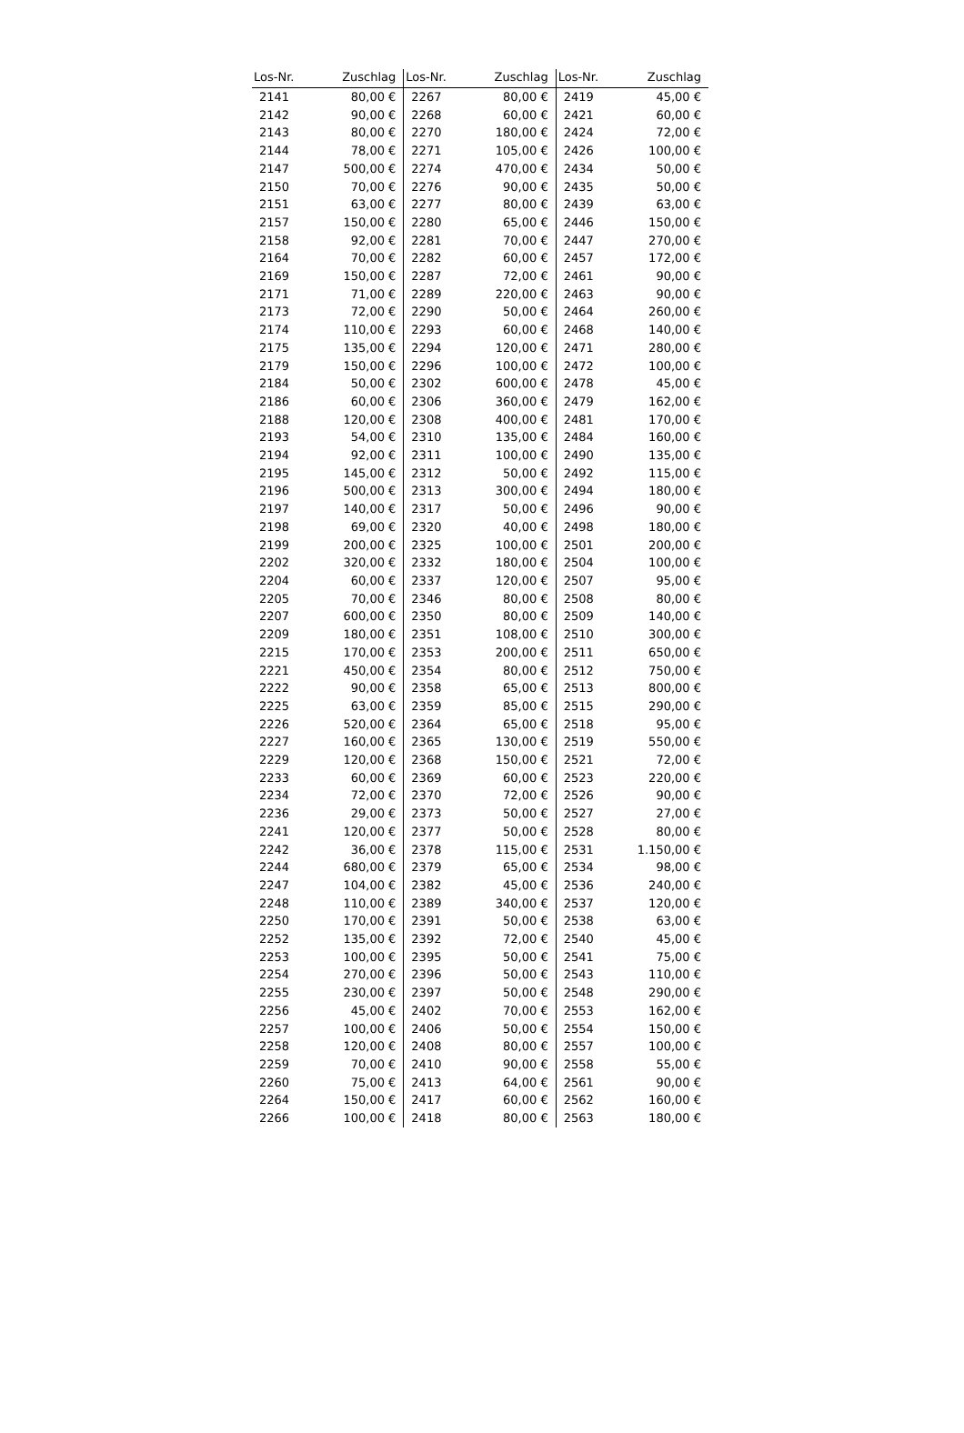| Los-Nr. | Zuschlag | Los-Nr. | Zuschlag | Los-Nr. | Zuschlag |
| --- | --- | --- | --- | --- | --- |
| 2141 | 80,00 € | 2267 | 80,00 € | 2419 | 45,00 € |
| 2142 | 90,00 € | 2268 | 60,00 € | 2421 | 60,00 € |
| 2143 | 80,00 € | 2270 | 180,00 € | 2424 | 72,00 € |
| 2144 | 78,00 € | 2271 | 105,00 € | 2426 | 100,00 € |
| 2147 | 500,00 € | 2274 | 470,00 € | 2434 | 50,00 € |
| 2150 | 70,00 € | 2276 | 90,00 € | 2435 | 50,00 € |
| 2151 | 63,00 € | 2277 | 80,00 € | 2439 | 63,00 € |
| 2157 | 150,00 € | 2280 | 65,00 € | 2446 | 150,00 € |
| 2158 | 92,00 € | 2281 | 70,00 € | 2447 | 270,00 € |
| 2164 | 70,00 € | 2282 | 60,00 € | 2457 | 172,00 € |
| 2169 | 150,00 € | 2287 | 72,00 € | 2461 | 90,00 € |
| 2171 | 71,00 € | 2289 | 220,00 € | 2463 | 90,00 € |
| 2173 | 72,00 € | 2290 | 50,00 € | 2464 | 260,00 € |
| 2174 | 110,00 € | 2293 | 60,00 € | 2468 | 140,00 € |
| 2175 | 135,00 € | 2294 | 120,00 € | 2471 | 280,00 € |
| 2179 | 150,00 € | 2296 | 100,00 € | 2472 | 100,00 € |
| 2184 | 50,00 € | 2302 | 600,00 € | 2478 | 45,00 € |
| 2186 | 60,00 € | 2306 | 360,00 € | 2479 | 162,00 € |
| 2188 | 120,00 € | 2308 | 400,00 € | 2481 | 170,00 € |
| 2193 | 54,00 € | 2310 | 135,00 € | 2484 | 160,00 € |
| 2194 | 92,00 € | 2311 | 100,00 € | 2490 | 135,00 € |
| 2195 | 145,00 € | 2312 | 50,00 € | 2492 | 115,00 € |
| 2196 | 500,00 € | 2313 | 300,00 € | 2494 | 180,00 € |
| 2197 | 140,00 € | 2317 | 50,00 € | 2496 | 90,00 € |
| 2198 | 69,00 € | 2320 | 40,00 € | 2498 | 180,00 € |
| 2199 | 200,00 € | 2325 | 100,00 € | 2501 | 200,00 € |
| 2202 | 320,00 € | 2332 | 180,00 € | 2504 | 100,00 € |
| 2204 | 60,00 € | 2337 | 120,00 € | 2507 | 95,00 € |
| 2205 | 70,00 € | 2346 | 80,00 € | 2508 | 80,00 € |
| 2207 | 600,00 € | 2350 | 80,00 € | 2509 | 140,00 € |
| 2209 | 180,00 € | 2351 | 108,00 € | 2510 | 300,00 € |
| 2215 | 170,00 € | 2353 | 200,00 € | 2511 | 650,00 € |
| 2221 | 450,00 € | 2354 | 80,00 € | 2512 | 750,00 € |
| 2222 | 90,00 € | 2358 | 65,00 € | 2513 | 800,00 € |
| 2225 | 63,00 € | 2359 | 85,00 € | 2515 | 290,00 € |
| 2226 | 520,00 € | 2364 | 65,00 € | 2518 | 95,00 € |
| 2227 | 160,00 € | 2365 | 130,00 € | 2519 | 550,00 € |
| 2229 | 120,00 € | 2368 | 150,00 € | 2521 | 72,00 € |
| 2233 | 60,00 € | 2369 | 60,00 € | 2523 | 220,00 € |
| 2234 | 72,00 € | 2370 | 72,00 € | 2526 | 90,00 € |
| 2236 | 29,00 € | 2373 | 50,00 € | 2527 | 27,00 € |
| 2241 | 120,00 € | 2377 | 50,00 € | 2528 | 80,00 € |
| 2242 | 36,00 € | 2378 | 115,00 € | 2531 | 1.150,00 € |
| 2244 | 680,00 € | 2379 | 65,00 € | 2534 | 98,00 € |
| 2247 | 104,00 € | 2382 | 45,00 € | 2536 | 240,00 € |
| 2248 | 110,00 € | 2389 | 340,00 € | 2537 | 120,00 € |
| 2250 | 170,00 € | 2391 | 50,00 € | 2538 | 63,00 € |
| 2252 | 135,00 € | 2392 | 72,00 € | 2540 | 45,00 € |
| 2253 | 100,00 € | 2395 | 50,00 € | 2541 | 75,00 € |
| 2254 | 270,00 € | 2396 | 50,00 € | 2543 | 110,00 € |
| 2255 | 230,00 € | 2397 | 50,00 € | 2548 | 290,00 € |
| 2256 | 45,00 € | 2402 | 70,00 € | 2553 | 162,00 € |
| 2257 | 100,00 € | 2406 | 50,00 € | 2554 | 150,00 € |
| 2258 | 120,00 € | 2408 | 80,00 € | 2557 | 100,00 € |
| 2259 | 70,00 € | 2410 | 90,00 € | 2558 | 55,00 € |
| 2260 | 75,00 € | 2413 | 64,00 € | 2561 | 90,00 € |
| 2264 | 150,00 € | 2417 | 60,00 € | 2562 | 160,00 € |
| 2266 | 100,00 € | 2418 | 80,00 € | 2563 | 180,00 € |